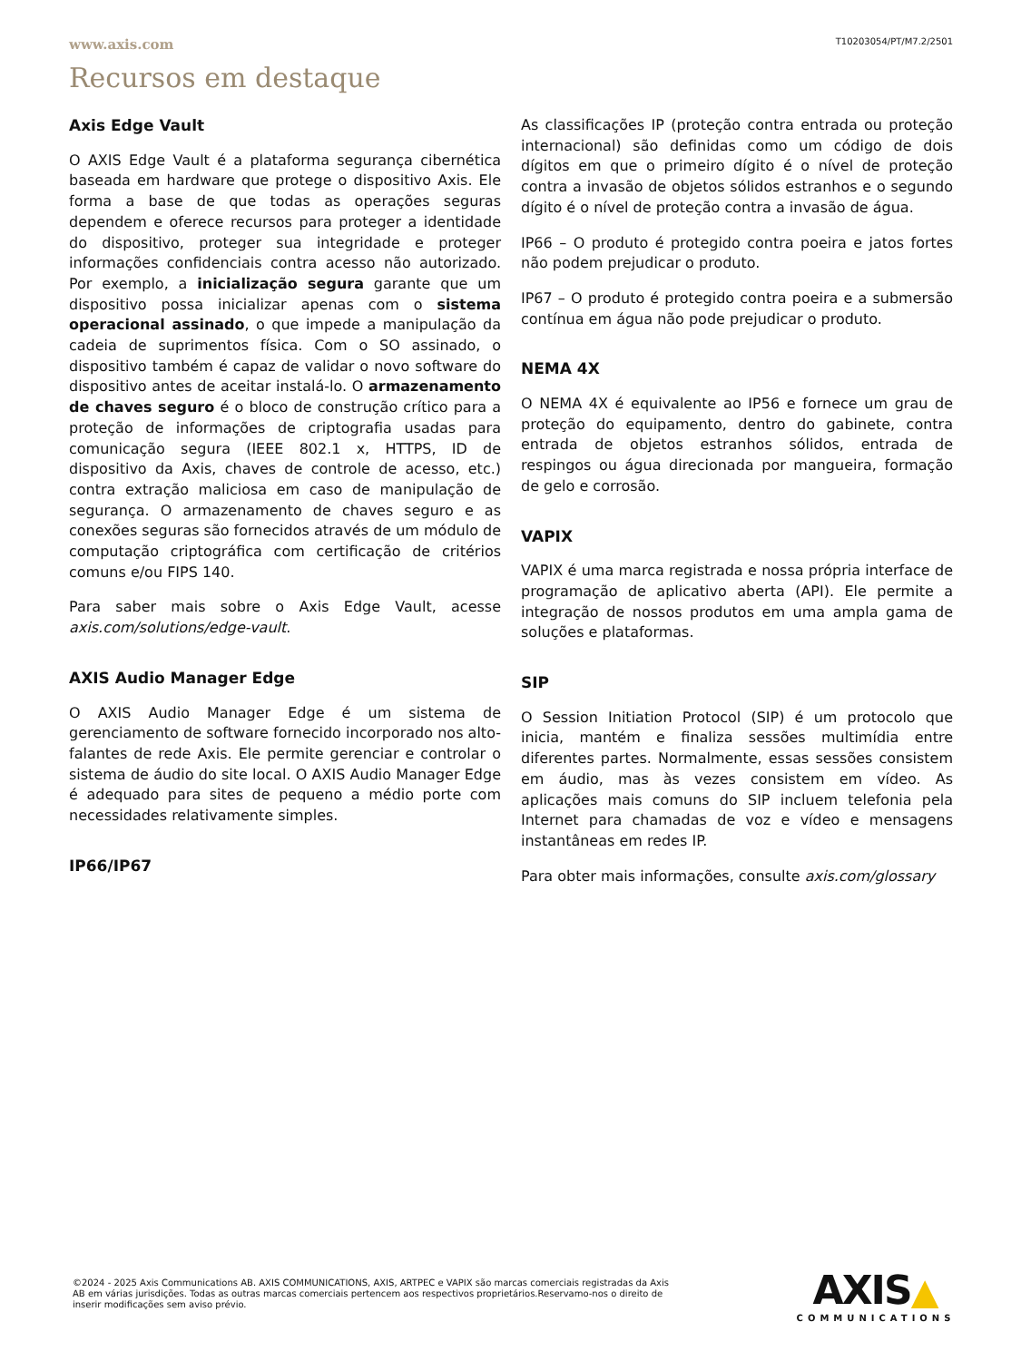www.axis.com T10203054/PT/M7.2/2501
Recursos em destaque
Axis Edge Vault
O AXIS Edge Vault é a plataforma segurança cibernética baseada em hardware que protege o dispositivo Axis. Ele forma a base de que todas as operações seguras dependem e oferece recursos para proteger a identidade do dispositivo, proteger sua integridade e proteger informações confidenciais contra acesso não autorizado. Por exemplo, a inicialização segura garante que um dispositivo possa inicializar apenas com o sistema operacional assinado, o que impede a manipulação da cadeia de suprimentos física. Com o SO assinado, o dispositivo também é capaz de validar o novo software do dispositivo antes de aceitar instalá-lo. O armazenamento de chaves seguro é o bloco de construção crítico para a proteção de informações de criptografia usadas para comunicação segura (IEEE 802.1 x, HTTPS, ID de dispositivo da Axis, chaves de controle de acesso, etc.) contra extração maliciosa em caso de manipulação de segurança. O armazenamento de chaves seguro e as conexões seguras são fornecidos através de um módulo de computação criptográfica com certificação de critérios comuns e/ou FIPS 140.
Para saber mais sobre o Axis Edge Vault, acesse axis.com/solutions/edge-vault.
AXIS Audio Manager Edge
O AXIS Audio Manager Edge é um sistema de gerenciamento de software fornecido incorporado nos alto-falantes de rede Axis. Ele permite gerenciar e controlar o sistema de áudio do site local. O AXIS Audio Manager Edge é adequado para sites de pequeno a médio porte com necessidades relativamente simples.
IP66/IP67
As classificações IP (proteção contra entrada ou proteção internacional) são definidas como um código de dois dígitos em que o primeiro dígito é o nível de proteção contra a invasão de objetos sólidos estranhos e o segundo dígito é o nível de proteção contra a invasão de água.
IP66 – O produto é protegido contra poeira e jatos fortes não podem prejudicar o produto.
IP67 – O produto é protegido contra poeira e a submersão contínua em água não pode prejudicar o produto.
NEMA 4X
O NEMA 4X é equivalente ao IP56 e fornece um grau de proteção do equipamento, dentro do gabinete, contra entrada de objetos estranhos sólidos, entrada de respingos ou água direcionada por mangueira, formação de gelo e corrosão.
VAPIX
VAPIX é uma marca registrada e nossa própria interface de programação de aplicativo aberta (API). Ele permite a integração de nossos produtos em uma ampla gama de soluções e plataformas.
SIP
O Session Initiation Protocol (SIP) é um protocolo que inicia, mantém e finaliza sessões multimídia entre diferentes partes. Normalmente, essas sessões consistem em áudio, mas às vezes consistem em vídeo. As aplicações mais comuns do SIP incluem telefonia pela Internet para chamadas de voz e vídeo e mensagens instantâneas em redes IP.
Para obter mais informações, consulte axis.com/glossary
©2024 - 2025 Axis Communications AB. AXIS COMMUNICATIONS, AXIS, ARTPEC e VAPIX são marcas comerciais registradas da Axis AB em várias jurisdições. Todas as outras marcas comerciais pertencem aos respectivos proprietários.Reservamo-nos o direito de inserir modificações sem aviso prévio.
AXIS▲
COMMUNICATIONS